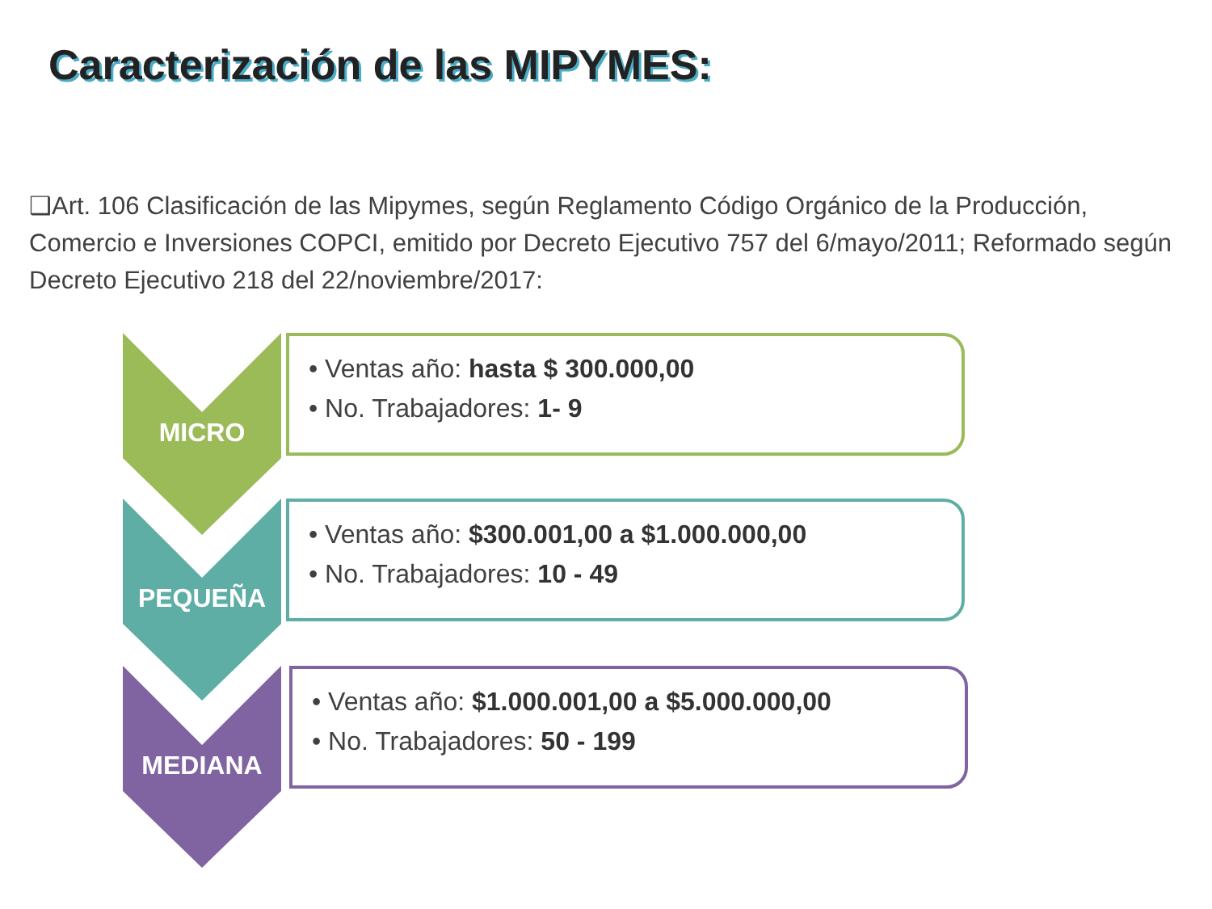Caracterización de las MIPYMES:
❑Art. 106 Clasificación de las Mipymes, según Reglamento Código Orgánico de la Producción, Comercio e Inversiones COPCI, emitido por Decreto Ejecutivo 757 del 6/mayo/2011; Reformado según Decreto Ejecutivo 218 del 22/noviembre/2017:
MICRO
• Ventas año: hasta $ 300.000,00
• No. Trabajadores: 1- 9
PEQUEÑA
• Ventas año: $300.001,00 a $1.000.000,00
• No. Trabajadores: 10 - 49
MEDIANA
• Ventas año: $1.000.001,00 a $5.000.000,00
• No. Trabajadores: 50 - 199